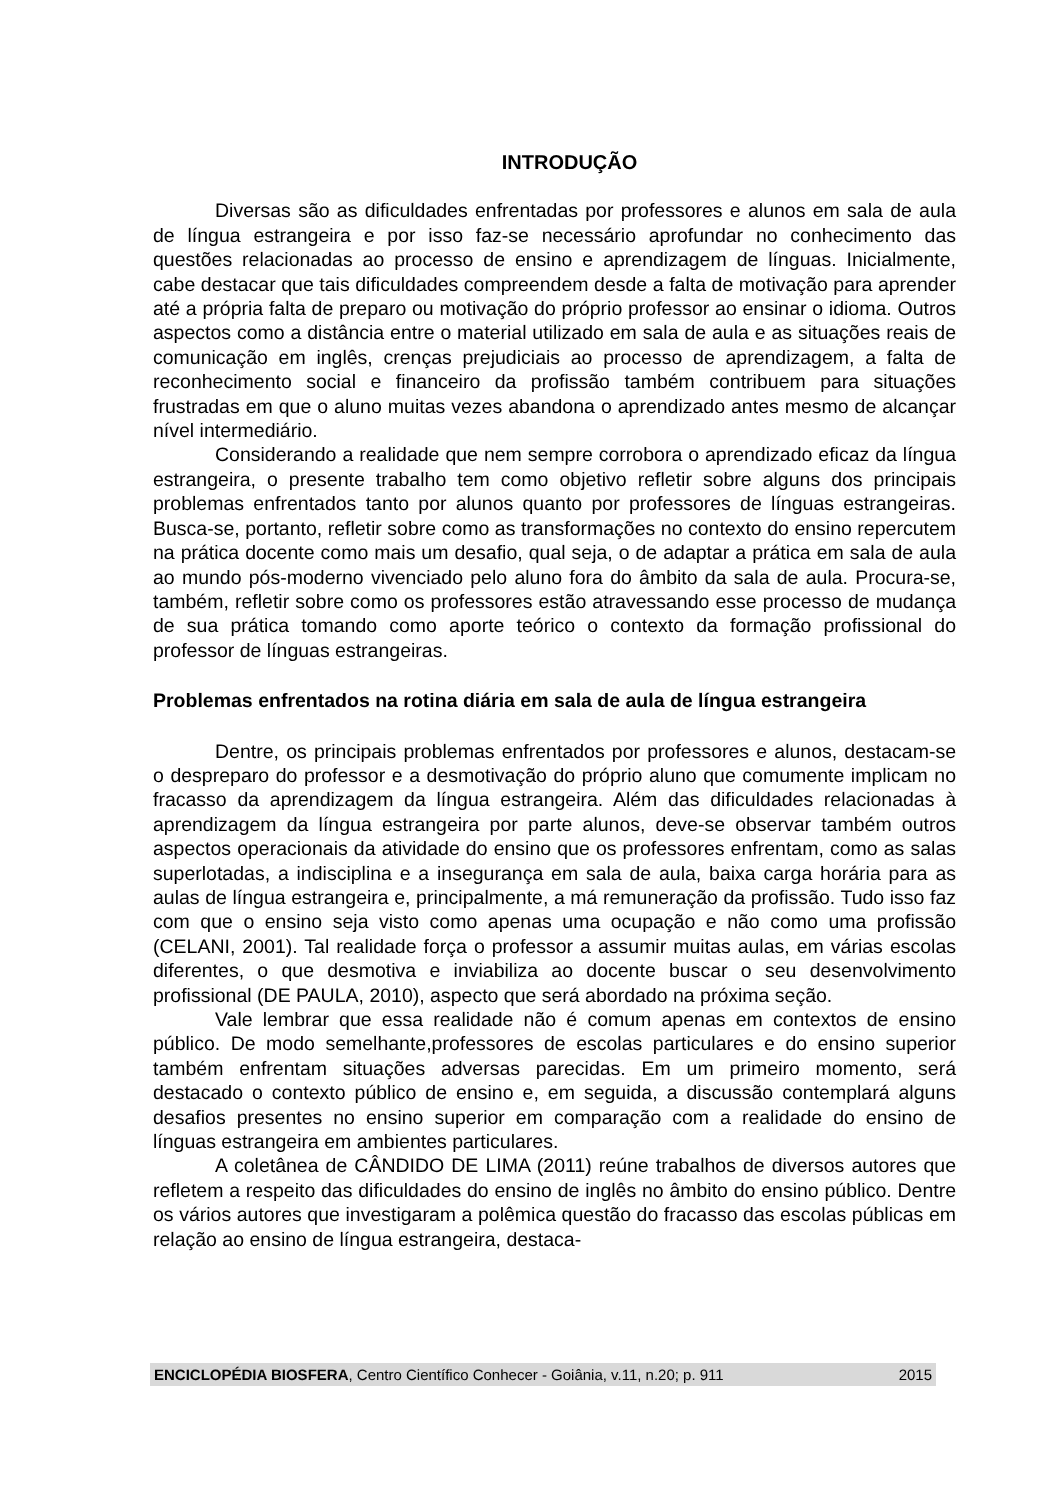INTRODUÇÃO
Diversas são as dificuldades enfrentadas por professores e alunos em sala de aula de língua estrangeira e por isso faz-se necessário aprofundar no conhecimento das questões relacionadas ao processo de ensino e aprendizagem de línguas. Inicialmente, cabe destacar que tais dificuldades compreendem desde a falta de motivação para aprender até a própria falta de preparo ou motivação do próprio professor ao ensinar o idioma. Outros aspectos como a distância entre o material utilizado em sala de aula e as situações reais de comunicação em inglês, crenças prejudiciais ao processo de aprendizagem, a falta de reconhecimento social e financeiro da profissão também contribuem para situações frustradas em que o aluno muitas vezes abandona o aprendizado antes mesmo de alcançar nível intermediário.
Considerando a realidade que nem sempre corrobora o aprendizado eficaz da língua estrangeira, o presente trabalho tem como objetivo refletir sobre alguns dos principais problemas enfrentados tanto por alunos quanto por professores de línguas estrangeiras. Busca-se, portanto, refletir sobre como as transformações no contexto do ensino repercutem na prática docente como mais um desafio, qual seja, o de adaptar a prática em sala de aula ao mundo pós-moderno vivenciado pelo aluno fora do âmbito da sala de aula. Procura-se, também, refletir sobre como os professores estão atravessando esse processo de mudança de sua prática tomando como aporte teórico o contexto da formação profissional do professor de línguas estrangeiras.
Problemas enfrentados na rotina diária em sala de aula de língua estrangeira
Dentre, os principais problemas enfrentados por professores e alunos, destacam-se o despreparo do professor e a desmotivação do próprio aluno que comumente implicam no fracasso da aprendizagem da língua estrangeira. Além das dificuldades relacionadas à aprendizagem da língua estrangeira por parte alunos, deve-se observar também outros aspectos operacionais da atividade do ensino que os professores enfrentam, como as salas superlotadas, a indisciplina e a insegurança em sala de aula, baixa carga horária para as aulas de língua estrangeira e, principalmente, a má remuneração da profissão. Tudo isso faz com que o ensino seja visto como apenas uma ocupação e não como uma profissão (CELANI, 2001). Tal realidade força o professor a assumir muitas aulas, em várias escolas diferentes, o que desmotiva e inviabiliza ao docente buscar o seu desenvolvimento profissional (DE PAULA, 2010), aspecto que será abordado na próxima seção.
Vale lembrar que essa realidade não é comum apenas em contextos de ensino público. De modo semelhante,professores de escolas particulares e do ensino superior também enfrentam situações adversas parecidas. Em um primeiro momento, será destacado o contexto público de ensino e, em seguida, a discussão contemplará alguns desafios presentes no ensino superior em comparação com a realidade do ensino de línguas estrangeira em ambientes particulares.
A coletânea de CÂNDIDO DE LIMA (2011) reúne trabalhos de diversos autores que refletem a respeito das dificuldades do ensino de inglês no âmbito do ensino público. Dentre os vários autores que investigaram a polêmica questão do fracasso das escolas públicas em relação ao ensino de língua estrangeira, destaca-
ENCICLOPÉDIA BIOSFERA, Centro Científico Conhecer - Goiânia, v.11, n.20; p. 911 2015